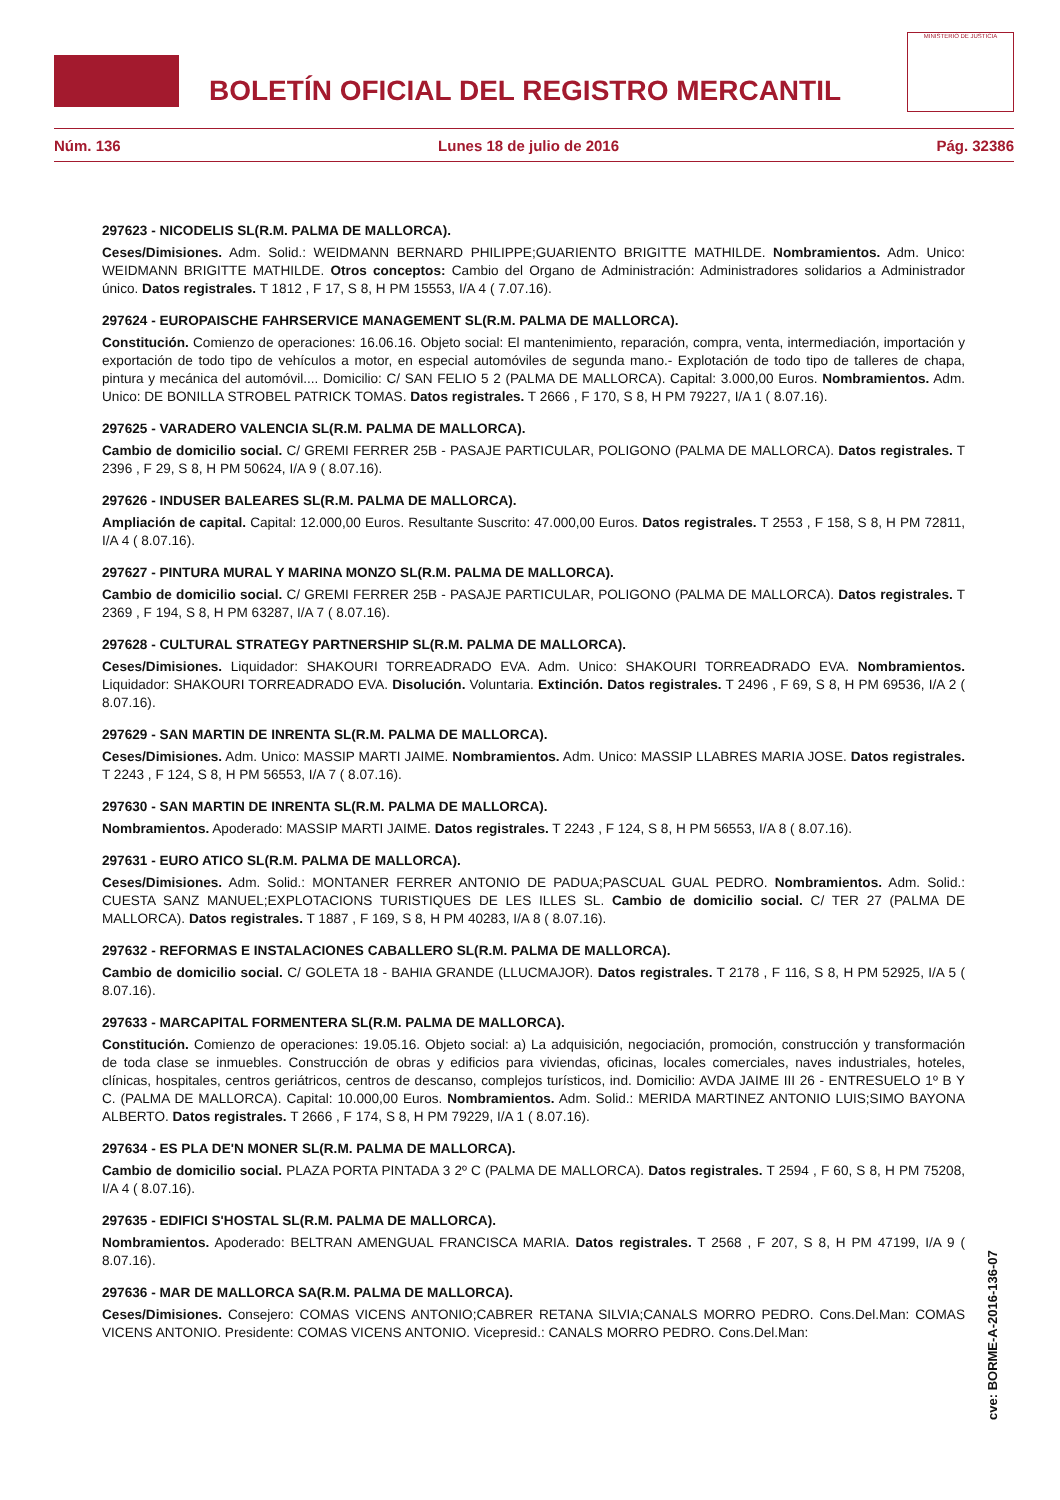BOLETÍN OFICIAL DEL REGISTRO MERCANTIL
MINISTERIO DE JUSTICIA
Núm. 136 Lunes 18 de julio de 2016 Pág. 32386
297623 - NICODELIS SL(R.M. PALMA DE MALLORCA).
Ceses/Dimisiones. Adm. Solid.: WEIDMANN BERNARD PHILIPPE;GUARIENTO BRIGITTE MATHILDE. Nombramientos. Adm. Unico: WEIDMANN BRIGITTE MATHILDE. Otros conceptos: Cambio del Organo de Administración: Administradores solidarios a Administrador único. Datos registrales. T 1812 , F 17, S 8, H PM 15553, I/A 4 ( 7.07.16).
297624 - EUROPAISCHE FAHRSERVICE MANAGEMENT SL(R.M. PALMA DE MALLORCA).
Constitución. Comienzo de operaciones: 16.06.16. Objeto social: El mantenimiento, reparación, compra, venta, intermediación, importación y exportación de todo tipo de vehículos a motor, en especial automóviles de segunda mano.- Explotación de todo tipo de talleres de chapa, pintura y mecánica del automóvil.... Domicilio: C/ SAN FELIO 5 2 (PALMA DE MALLORCA). Capital: 3.000,00 Euros. Nombramientos. Adm. Unico: DE BONILLA STROBEL PATRICK TOMAS. Datos registrales. T 2666 , F 170, S 8, H PM 79227, I/A 1 ( 8.07.16).
297625 - VARADERO VALENCIA SL(R.M. PALMA DE MALLORCA).
Cambio de domicilio social. C/ GREMI FERRER 25B - PASAJE PARTICULAR, POLIGONO (PALMA DE MALLORCA). Datos registrales. T 2396 , F 29, S 8, H PM 50624, I/A 9 ( 8.07.16).
297626 - INDUSER BALEARES SL(R.M. PALMA DE MALLORCA).
Ampliación de capital. Capital: 12.000,00 Euros. Resultante Suscrito: 47.000,00 Euros. Datos registrales. T 2553 , F 158, S 8, H PM 72811, I/A 4 ( 8.07.16).
297627 - PINTURA MURAL Y MARINA MONZO SL(R.M. PALMA DE MALLORCA).
Cambio de domicilio social. C/ GREMI FERRER 25B - PASAJE PARTICULAR, POLIGONO (PALMA DE MALLORCA). Datos registrales. T 2369 , F 194, S 8, H PM 63287, I/A 7 ( 8.07.16).
297628 - CULTURAL STRATEGY PARTNERSHIP SL(R.M. PALMA DE MALLORCA).
Ceses/Dimisiones. Liquidador: SHAKOURI TORREADRADO EVA. Adm. Unico: SHAKOURI TORREADRADO EVA. Nombramientos. Liquidador: SHAKOURI TORREADRADO EVA. Disolución. Voluntaria. Extinción. Datos registrales. T 2496 , F 69, S 8, H PM 69536, I/A 2 ( 8.07.16).
297629 - SAN MARTIN DE INRENTA SL(R.M. PALMA DE MALLORCA).
Ceses/Dimisiones. Adm. Unico: MASSIP MARTI JAIME. Nombramientos. Adm. Unico: MASSIP LLABRES MARIA JOSE. Datos registrales. T 2243 , F 124, S 8, H PM 56553, I/A 7 ( 8.07.16).
297630 - SAN MARTIN DE INRENTA SL(R.M. PALMA DE MALLORCA).
Nombramientos. Apoderado: MASSIP MARTI JAIME. Datos registrales. T 2243 , F 124, S 8, H PM 56553, I/A 8 ( 8.07.16).
297631 - EURO ATICO SL(R.M. PALMA DE MALLORCA).
Ceses/Dimisiones. Adm. Solid.: MONTANER FERRER ANTONIO DE PADUA;PASCUAL GUAL PEDRO. Nombramientos. Adm. Solid.: CUESTA SANZ MANUEL;EXPLOTACIONS TURISTIQUES DE LES ILLES SL. Cambio de domicilio social. C/ TER 27 (PALMA DE MALLORCA). Datos registrales. T 1887 , F 169, S 8, H PM 40283, I/A 8 ( 8.07.16).
297632 - REFORMAS E INSTALACIONES CABALLERO SL(R.M. PALMA DE MALLORCA).
Cambio de domicilio social. C/ GOLETA 18 - BAHIA GRANDE (LLUCMAJOR). Datos registrales. T 2178 , F 116, S 8, H PM 52925, I/A 5 ( 8.07.16).
297633 - MARCAPITAL FORMENTERA SL(R.M. PALMA DE MALLORCA).
Constitución. Comienzo de operaciones: 19.05.16. Objeto social: a) La adquisición, negociación, promoción, construcción y transformación de toda clase se inmuebles. Construcción de obras y edificios para viviendas, oficinas, locales comerciales, naves industriales, hoteles, clínicas, hospitales, centros geriátricos, centros de descanso, complejos turísticos, ind. Domicilio: AVDA JAIME III 26 - ENTRESUELO 1º B Y C. (PALMA DE MALLORCA). Capital: 10.000,00 Euros. Nombramientos. Adm. Solid.: MERIDA MARTINEZ ANTONIO LUIS;SIMO BAYONA ALBERTO. Datos registrales. T 2666 , F 174, S 8, H PM 79229, I/A 1 ( 8.07.16).
297634 - ES PLA DE'N MONER SL(R.M. PALMA DE MALLORCA).
Cambio de domicilio social. PLAZA PORTA PINTADA 3 2º C (PALMA DE MALLORCA). Datos registrales. T 2594 , F 60, S 8, H PM 75208, I/A 4 ( 8.07.16).
297635 - EDIFICI S'HOSTAL SL(R.M. PALMA DE MALLORCA).
Nombramientos. Apoderado: BELTRAN AMENGUAL FRANCISCA MARIA. Datos registrales. T 2568 , F 207, S 8, H PM 47199, I/A 9 ( 8.07.16).
297636 - MAR DE MALLORCA SA(R.M. PALMA DE MALLORCA).
Ceses/Dimisiones. Consejero: COMAS VICENS ANTONIO;CABRER RETANA SILVIA;CANALS MORRO PEDRO. Cons.Del.Man: COMAS VICENS ANTONIO. Presidente: COMAS VICENS ANTONIO. Vicepresid.: CANALS MORRO PEDRO. Cons.Del.Man:
cve: BORME-A-2016-136-07